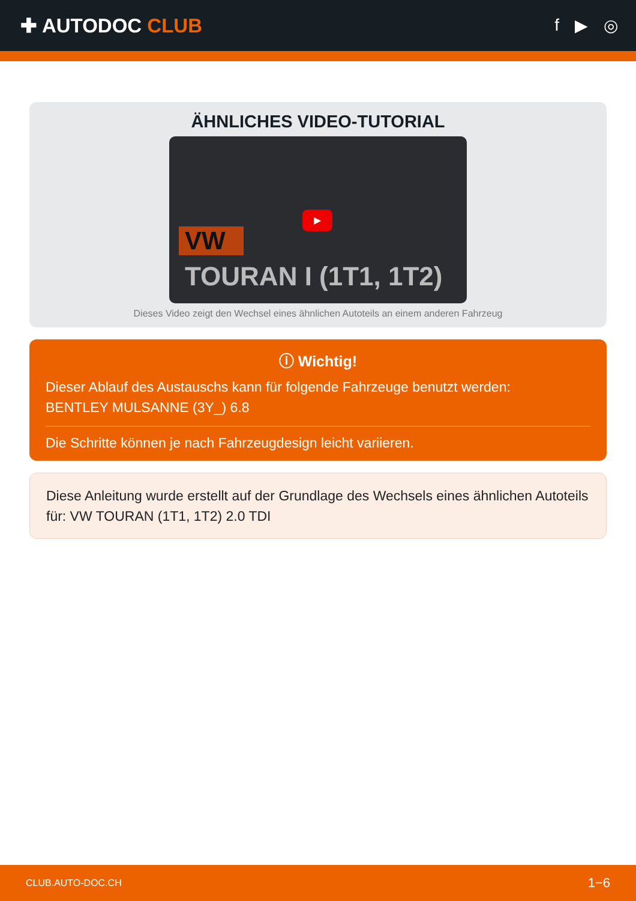✚ AUTODOC CLUB
f ▶ ◎
ÄHNLICHES VIDEO-TUTORIAL
▶
VW
TOURAN I (1T1, 1T2)
Dieses Video zeigt den Wechsel eines ähnlichen Autoteils an einem anderen Fahrzeug
ⓘ Wichtig!
Dieser Ablauf des Austauschs kann für folgende Fahrzeuge benutzt werden:
BENTLEY MULSANNE (3Y_) 6.8
Die Schritte können je nach Fahrzeugdesign leicht variieren.
Diese Anleitung wurde erstellt auf der Grundlage des Wechsels eines ähnlichen Autoteils für: VW TOURAN (1T1, 1T2) 2.0 TDI
CLUB.AUTO-DOC.CH 1−6